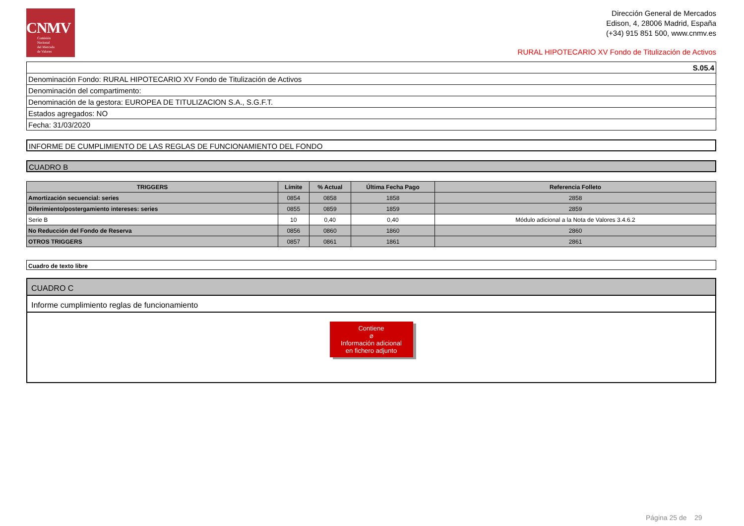CNMV
Comisión
Nacional
del Mercado
de Valores
Dirección General de Mercados
Edison, 4, 28006 Madrid, España
(+34) 915 851 500, www.cnmv.es
RURAL HIPOTECARIO XV Fondo de Titulización de Activos
| S.05.4 |
| Denominación Fondo: RURAL HIPOTECARIO XV Fondo de Titulización de Activos |
| Denominación del compartimento: |
| Denominación de la gestora: EUROPEA DE TITULIZACION S.A., S.G.F.T. |
| Estados agregados: NO |
| Fecha: 31/03/2020 |
INFORME DE CUMPLIMIENTO DE LAS REGLAS DE FUNCIONAMIENTO DEL FONDO
CUADRO B
| TRIGGERS | Límite | % Actual | Última Fecha Pago | Referencia Folleto |
| --- | --- | --- | --- | --- |
| Amortización secuencial: series | 0854 | 0858 | 1858 | 2858 |
| Diferimiento/postergamiento intereses: series | 0855 | 0859 | 1859 | 2859 |
| Serie B | 10 | 0,40 | 0,40 | Módulo adicional a la Nota de Valores 3.4.6.2 |
| No Reducción del Fondo de Reserva | 0856 | 0860 | 1860 | 2860 |
| OTROS TRIGGERS | 0857 | 0861 | 1861 | 2861 |
Cuadro de texto libre
CUADRO C
Informe cumplimiento reglas de funcionamiento
Contiene
⌀
Información adicional
en fichero adjunto
Página 25 de 29